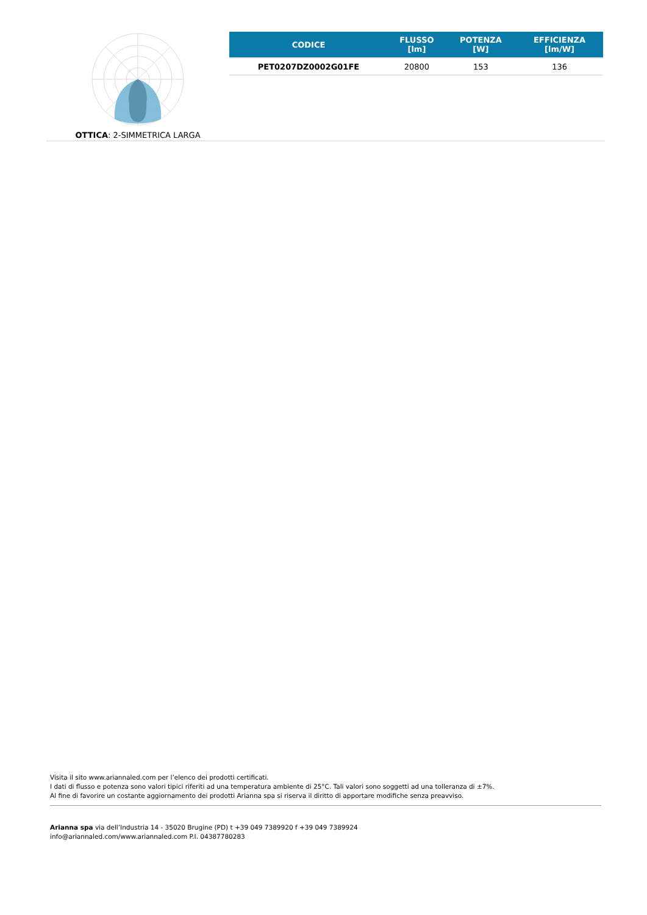OTTICA: 2-SIMMETRICA LARGA
| CODICE | FLUSSO [lm] | POTENZA [W] | EFFICIENZA [lm/W] |
| --- | --- | --- | --- |
| PET0207DZ0002G01FE | 20800 | 153 | 136 |
Visita il sito www.ariannaled.com per l’elenco dei prodotti certificati.
I dati di flusso e potenza sono valori tipici riferiti ad una temperatura ambiente di 25°C. Tali valori sono soggetti ad una tolleranza di ±7%.
Al fine di favorire un costante aggiornamento dei prodotti Arianna spa si riserva il diritto di apportare modifiche senza preavviso.
Arianna spa via dell’Industria 14 - 35020 Brugine (PD) t +39 049 7389920 f +39 049 7389924
info@ariannaled.com/www.ariannaled.com P.I. 04387780283